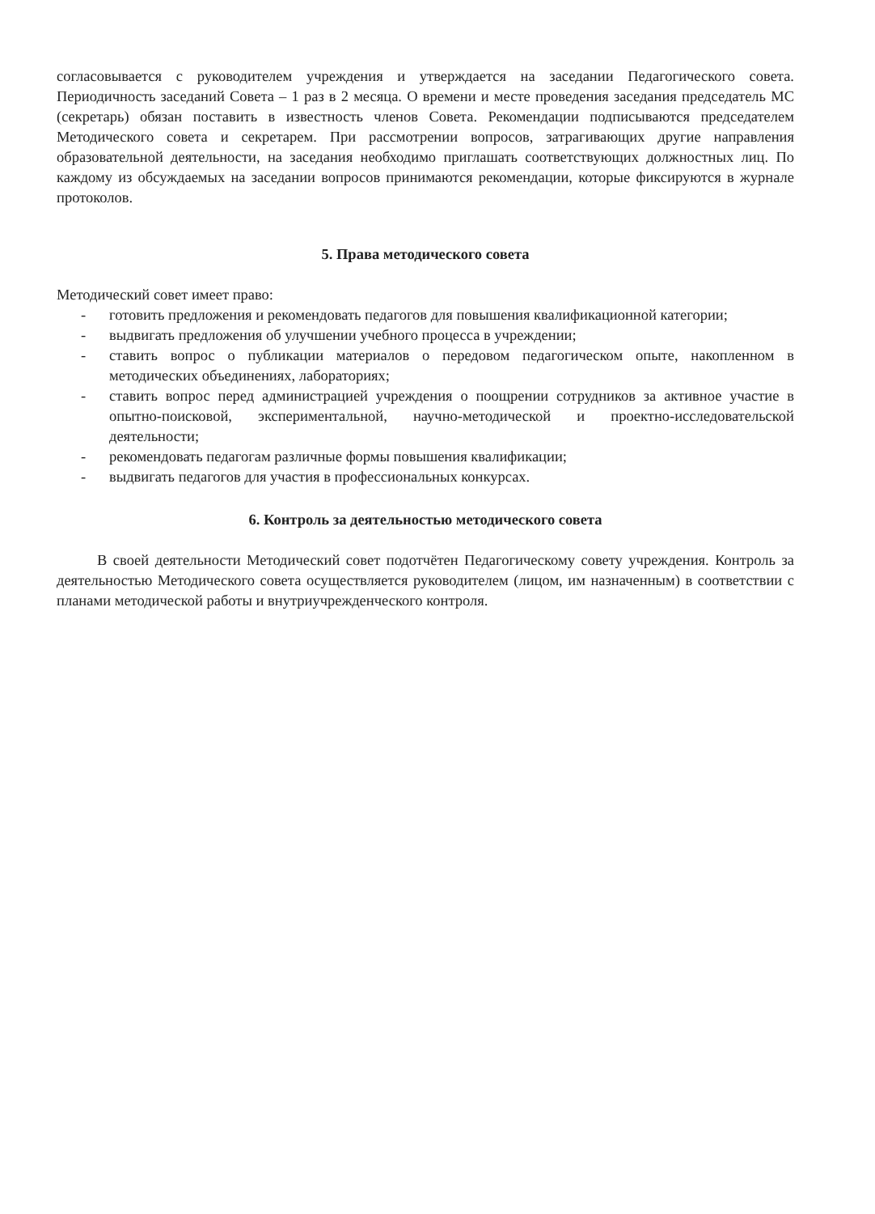согласовывается с руководителем учреждения и утверждается на заседании Педагогического совета. Периодичность заседаний Совета – 1 раз в 2 месяца. О времени и месте проведения заседания председатель МС (секретарь) обязан поставить в известность членов Совета. Рекомендации подписываются председателем Методического совета и секретарем. При рассмотрении вопросов, затрагивающих другие направления образовательной деятельности, на заседания необходимо приглашать соответствующих должностных лиц. По каждому из обсуждаемых на заседании вопросов принимаются рекомендации, которые фиксируются в журнале протоколов.
5. Права методического совета
Методический совет имеет право:
- готовить предложения и рекомендовать педагогов для повышения квалификационной категории;
- выдвигать предложения об улучшении учебного процесса в учреждении;
- ставить вопрос о публикации материалов о передовом педагогическом опыте, накопленном в методических объединениях, лабораториях;
- ставить вопрос перед администрацией учреждения о поощрении сотрудников за активное участие в опытно-поисковой, экспериментальной, научно-методической и проектно-исследовательской деятельности;
- рекомендовать педагогам различные формы повышения квалификации;
- выдвигать педагогов для участия в профессиональных конкурсах.
6. Контроль за деятельностью методического совета
В своей деятельности Методический совет подотчётен Педагогическому совету учреждения. Контроль за деятельностью Методического совета осуществляется руководителем (лицом, им назначенным) в соответствии с планами методической работы и внутриучрежденческого контроля.